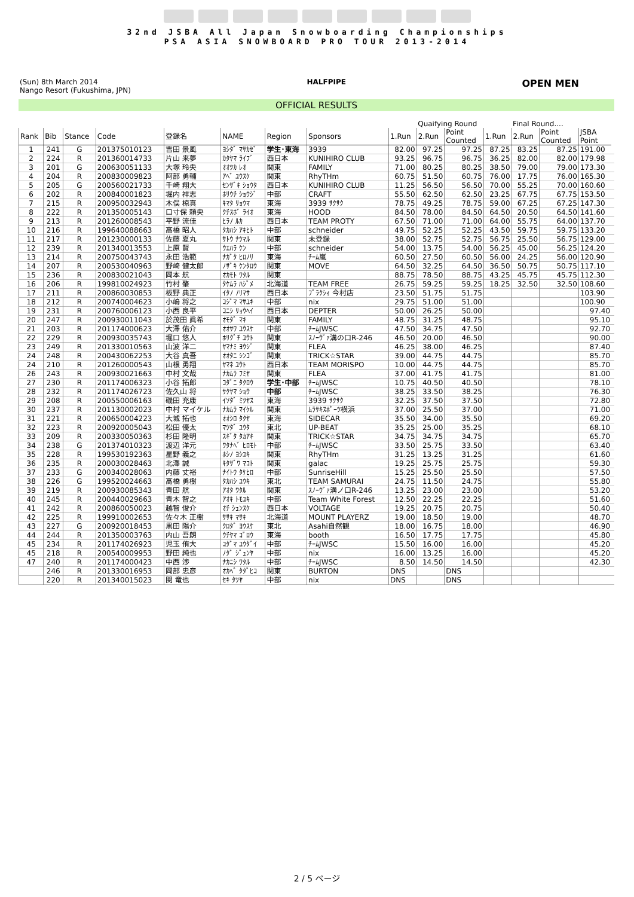32nd JSBA All Japan Snowboarding Championships
PSA ASIA SNOWBOARD PRO TOUR 2013-2014
(Sun) 8th March 2014
Nango Resort (Fukushima, JPN)
HALFPIPE
OPEN MEN
OFFICIAL RESULTS
| | | | | | | | | | Quaifying Round | | | Final Round.... | | | |
| --- | --- | --- | --- | --- | --- | --- | --- | --- | --- | --- | --- | --- | --- | --- | --- |
| Rank | Bib | Stance | Code | 登録名 | NAME | Region | Sponsors | 1.Run | 2.Run | Point Counted | 1.Run | 2.Run | Point Counted | JSBA Point | |
| 1 | 241 | G | 201375010123 | 吉田 景風 | ﾖｼﾀﾞ ﾏｻｶｾﾞ | 学生･東海 | 3939 | 82.00 | 97.25 | 97.25 | 87.25 | 83.25 | 87.25 | 191.00 | |
| 2 | 224 | R | 201360014733 | 片山 来夢 | ｶﾀﾔﾏ ﾗｲﾌﾞ | 西日本 | KUNIHIRO CLUB | 93.25 | 96.75 | 96.75 | 36.25 | 82.00 | 82.00 | 179.98 | |
| 3 | 201 | G | 200630051133 | 大塚 玲央 | ｵｵﾂｶ ﾚｵ | 関東 | FAMILY | 71.00 | 80.25 | 80.25 | 38.50 | 79.00 | 79.00 | 173.30 | |
| 4 | 204 | R | 200830009823 | 阿部 勇輔 | ｱﾍﾞ ﾕｳｽｹ | 関東 | RhyTHm | 60.75 | 51.50 | 60.75 | 76.00 | 17.75 | 76.00 | 165.30 | |
| 5 | 205 | G | 200560021733 | 千崎 翔大 | ｾﾝｻﾞｷ ｼｮｳﾀ | 西日本 | KUNIHIRO CLUB | 11.25 | 56.50 | 56.50 | 70.00 | 55.25 | 70.00 | 160.60 | |
| 6 | 202 | R | 200840001823 | 堀内 祥志 | ﾎﾘｳﾁ ｼｮｳｼﾞ | 中部 | CRAFT | 55.50 | 62.50 | 62.50 | 23.25 | 67.75 | 67.75 | 153.50 | |
| 7 | 215 | R | 200950032943 | 木俣 椋真 | ｷﾏﾀ ﾘｮｳﾏ | 東海 | 3939 ｻｸｻｸ | 78.75 | 49.25 | 78.75 | 59.00 | 67.25 | 67.25 | 147.30 | |
| 8 | 222 | R | 201350005143 | 口寸保 頼央 | ｸﾁｽﾎﾞ ﾗｲｵ | 東海 | HOOD | 84.50 | 78.00 | 84.50 | 64.50 | 20.50 | 64.50 | 141.60 | |
| 9 | 213 | R | 201260008543 | 平野 流佳 | ﾋﾗﾉ ﾙｶ | 西日本 | TEAM PROTY | 67.50 | 71.00 | 71.00 | 64.00 | 55.75 | 64.00 | 137.70 | |
| 10 | 216 | R | 199640088663 | 高橋 昭人 | ﾀｶﾊｼ ｱｷﾋﾄ | 中部 | schneider | 49.75 | 52.25 | 52.25 | 43.50 | 59.75 | 59.75 | 133.20 | |
| 11 | 217 | R | 201230000133 | 佐藤 夏丸 | ｻﾄｳ ﾅﾂﾏﾙ | 関東 | 未登録 | 38.00 | 52.75 | 52.75 | 56.75 | 25.50 | 56.75 | 129.00 | |
| 12 | 239 | R | 201340013553 | 上原 賢 | ｳｴﾊﾗ ｹﾝ | 中部 | schneider | 54.00 | 13.75 | 54.00 | 56.25 | 45.00 | 56.25 | 124.20 | |
| 13 | 214 | R | 200750043743 | 永田 浩範 | ﾅｶﾞﾀ ﾋﾛﾉﾘ | 東海 | ﾁｰﾑ嵐 | 60.50 | 27.50 | 60.50 | 56.00 | 24.25 | 56.00 | 120.90 | |
| 14 | 207 | R | 200530040963 | 野崎 健太郎 | ﾉｻﾞｷ ｹﾝﾀﾛｳ | 関東 | MOVE | 64.50 | 32.25 | 64.50 | 36.50 | 50.75 | 50.75 | 117.10 | |
| 15 | 236 | R | 200830021043 | 岡本 航 | ｵｶﾓﾄ ﾜﾀﾙ | 関東 | | 88.75 | 78.50 | 88.75 | 43.25 | 45.75 | 45.75 | 112.30 | |
| 16 | 206 | R | 199810024923 | 竹村 肇 | ﾀｹﾑﾗ ﾊｼﾞﾒ | 北海道 | TEAM FREE | 26.75 | 59.25 | 59.25 | 18.25 | 32.50 | 32.50 | 108.60 | |
| 17 | 211 | R | 200860030853 | 板野 典正 | ｲﾀﾉ ﾉﾘﾏｻ | 西日本 | ﾌﾞﾗｸｼｨ 今村店 | 23.50 | 51.75 | 51.75 | | | | 103.90 | |
| 18 | 212 | R | 200740004623 | 小嶋 将之 | ｺｼﾞﾏ ﾏｻﾕｷ | 中部 | nix | 29.75 | 51.00 | 51.00 | | | | 100.90 | |
| 19 | 231 | R | 200760006123 | 小西 良平 | ｺﾆｼ ﾘｮｳﾍｲ | 西日本 | DEPTER | 50.00 | 26.25 | 50.00 | | | | 97.40 | |
| 20 | 247 | R | 200930011043 | 於茂田 眞希 | ｵﾓﾀﾞ ﾏｷ | 関東 | FAMILY | 48.75 | 31.25 | 48.75 | | | | 95.10 | |
| 21 | 203 | R | 201174000623 | 大澤 佑介 | ｵｵｻﾜ ﾕｳｽｹ | 中部 | ﾁｰﾑJWSC | 47.50 | 34.75 | 47.50 | | | | 92.70 | |
| 22 | 229 | R | 200930035743 | 堀口 悠人 | ﾎﾘｸﾞﾁ ﾕｳﾄ | 関東 | ｽﾉｰｳﾞｧ溝の口R-246 | 46.50 | 20.00 | 46.50 | | | | 90.00 | |
| 23 | 249 | R | 201330010563 | 山波 洋二 | ﾔﾏﾅﾐ ﾖｳｼﾞ | 関東 | FLEA | 46.25 | 38.00 | 46.25 | | | | 87.40 | |
| 24 | 248 | R | 200430062253 | 大谷 真吾 | ｵｵﾀﾆ ｼﾝｺﾞ | 関東 | TRICK☆STAR | 39.00 | 44.75 | 44.75 | | | | 85.70 | |
| 24 | 210 | R | 201260000543 | 山根 勇翔 | ﾔﾏﾈ ﾕｳﾄ | 西日本 | TEAM MORISPO | 10.00 | 44.75 | 44.75 | | | | 85.70 | |
| 26 | 243 | R | 200930021663 | 中村 文哉 | ﾅｶﾑﾗ ﾌﾐﾔ | 関東 | FLEA | 37.00 | 41.75 | 41.75 | | | | 81.00 | |
| 27 | 230 | R | 201174006323 | 小谷 拓郎 | ｺﾀﾞﾆ ﾀｸﾛｳ | 学生･中部 | ﾁｰﾑJWSC | 10.75 | 40.50 | 40.50 | | | | 78.10 | |
| 28 | 232 | R | 201174026723 | 佐久山 将 | ｻｸﾔﾏ ｼｮｳ | 中部 | ﾁｰﾑJWSC | 38.25 | 33.50 | 38.25 | | | | 76.30 | |
| 29 | 208 | R | 200550006163 | 磯田 充康 | ｲｿﾀﾞ ﾐﾂﾔｽ | 東海 | 3939 ｻｸｻｸ | 32.25 | 37.50 | 37.50 | | | | 72.80 | |
| 30 | 237 | R | 201130002023 | 中村 マイケル | ﾅｶﾑﾗ ﾏｲｹﾙ | 関東 | ﾑﾗｻｷｽﾎﾟｰﾂ横浜 | 37.00 | 25.50 | 37.00 | | | | 71.00 | |
| 31 | 221 | R | 200650004223 | 大城 拓也 | ｵｵｼﾛ ﾀｸﾔ | 東海 | SIDECAR | 35.50 | 34.00 | 35.50 | | | | 69.20 | |
| 32 | 223 | R | 200920005043 | 松田 優太 | ﾏﾂﾀﾞ ﾕｳﾀ | 東北 | UP-BEAT | 35.25 | 25.00 | 35.25 | | | | 68.10 | |
| 33 | 209 | R | 200330050363 | 杉田 隆明 | ｽｷﾞﾀ ﾀｶｱｷ | 関東 | TRICK☆STAR | 34.75 | 34.75 | 34.75 | | | | 65.70 | |
| 34 | 238 | G | 201374010323 | 渡辺 洋元 | ﾜﾀﾅﾍﾞ ﾋﾛﾓﾄ | 中部 | ﾁｰﾑJWSC | 33.50 | 25.75 | 33.50 | | | | 63.40 | |
| 35 | 228 | R | 199530192363 | 星野 義之 | ﾎｼﾉ ﾖｼﾕｷ | 関東 | RhyTHm | 31.25 | 13.25 | 31.25 | | | | 61.60 | |
| 36 | 235 | R | 200030028463 | 北澤 誠 | ｷﾀｻﾞﾜ ﾏｺﾄ | 関東 | galac | 19.25 | 25.75 | 25.75 | | | | 59.30 | |
| 37 | 233 | G | 200340028063 | 内藤 丈裕 | ﾅｲﾄｳ ﾀｹﾋﾛ | 中部 | SunriseHill | 15.25 | 25.50 | 25.50 | | | | 57.50 | |
| 38 | 226 | G | 199520024663 | 高橋 勇樹 | ﾀｶﾊｼ ﾕｳｷ | 東北 | TEAM SAMURAI | 24.75 | 11.50 | 24.75 | | | | 55.80 | |
| 39 | 219 | R | 200930085343 | 青田 航 | ｱｵﾀ ﾜﾀﾙ | 関東 | ｽﾉｰｳﾞｧ溝ノ口R-246 | 13.25 | 23.00 | 23.00 | | | | 53.20 | |
| 40 | 245 | R | 200440029663 | 青木 智之 | ｱｵｷ ﾄﾓﾕｷ | 中部 | Team White Forest | 12.50 | 22.25 | 22.25 | | | | 51.60 | |
| 41 | 242 | R | 200860050023 | 越智 俊介 | ｵﾁ ｼｭﾝｽｹ | 西日本 | VOLTAGE | 19.25 | 20.75 | 20.75 | | | | 50.40 | |
| 42 | 225 | R | 199910002653 | 佐々木 正樹 | ｻｻｷ ﾏｻｷ | 北海道 | MOUNT PLAYERZ | 19.00 | 18.50 | 19.00 | | | | 48.70 | |
| 43 | 227 | G | 200920018453 | 黒田 陽介 | ｸﾛﾀﾞ ﾖｳｽｹ | 東北 | Asahi自然観 | 18.00 | 16.75 | 18.00 | | | | 46.90 | |
| 44 | 244 | R | 201350003763 | 内山 吾朗 | ｳﾁﾔﾏ ｺﾞﾛｳ | 東海 | booth | 16.50 | 17.75 | 17.75 | | | | 45.80 | |
| 45 | 234 | R | 201174026923 | 児玉 侑大 | ｺﾀﾞﾏ ﾕｳﾀﾞｲ | 中部 | ﾁｰﾑJWSC | 15.50 | 16.00 | 16.00 | | | | 45.20 | |
| 45 | 218 | R | 200540009953 | 野田 純也 | ﾉﾀﾞ ｼﾞｭﾝﾔ | 中部 | nix | 16.00 | 13.25 | 16.00 | | | | 45.20 | |
| 47 | 240 | R | 201174000423 | 中西 渉 | ﾅｶﾆｼ ﾜﾀﾙ | 中部 | ﾁｰﾑJWSC | 8.50 | 14.50 | 14.50 | | | | 42.30 | |
| | 246 | R | 201330016953 | 岡部 忠彦 | ｵｶﾍﾞ ﾀﾀﾞﾋｺ | 関東 | BURTON | DNS | | DNS | | | | | |
| | 220 | R | 201340015023 | 関 竜也 | ｾｷ ﾀﾂﾔ | 中部 | nix | DNS | | DNS | | | | | |
2 / 5 ページ